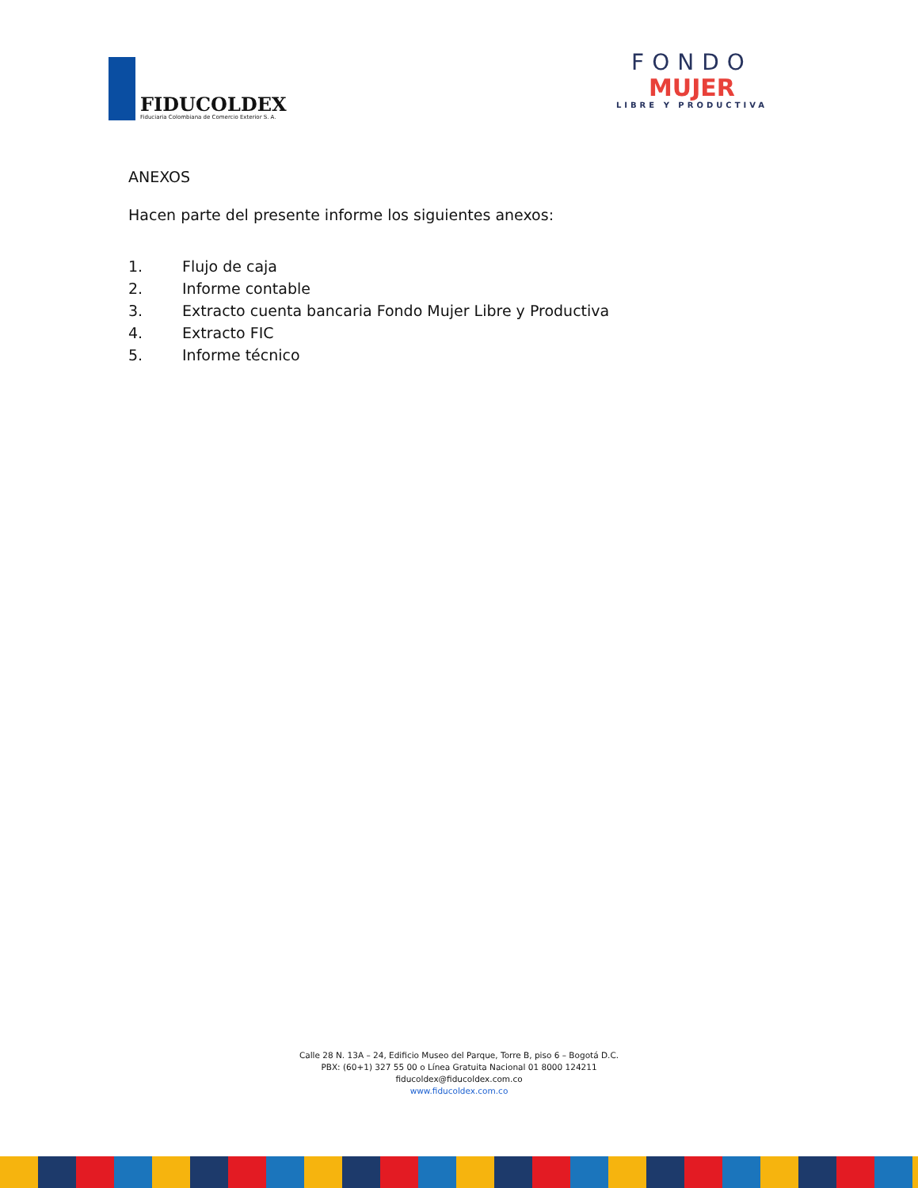FIDUCOLDEX
Fiduciaria Colombiana de Comercio Exterior S. A.
FONDO
MUJER
LIBRE Y PRODUCTIVA
ANEXOS
Hacen parte del presente informe los siguientes anexos:
1. Flujo de caja
2. Informe contable
3. Extracto cuenta bancaria Fondo Mujer Libre y Productiva
4. Extracto FIC
5. Informe técnico
Calle 28 N. 13A – 24, Edificio Museo del Parque, Torre B, piso 6 – Bogotá D.C.
PBX: (60+1) 327 55 00 o Línea Gratuita Nacional 01 8000 124211
fiducoldex@fiducoldex.com.co
www.fiducoldex.com.co